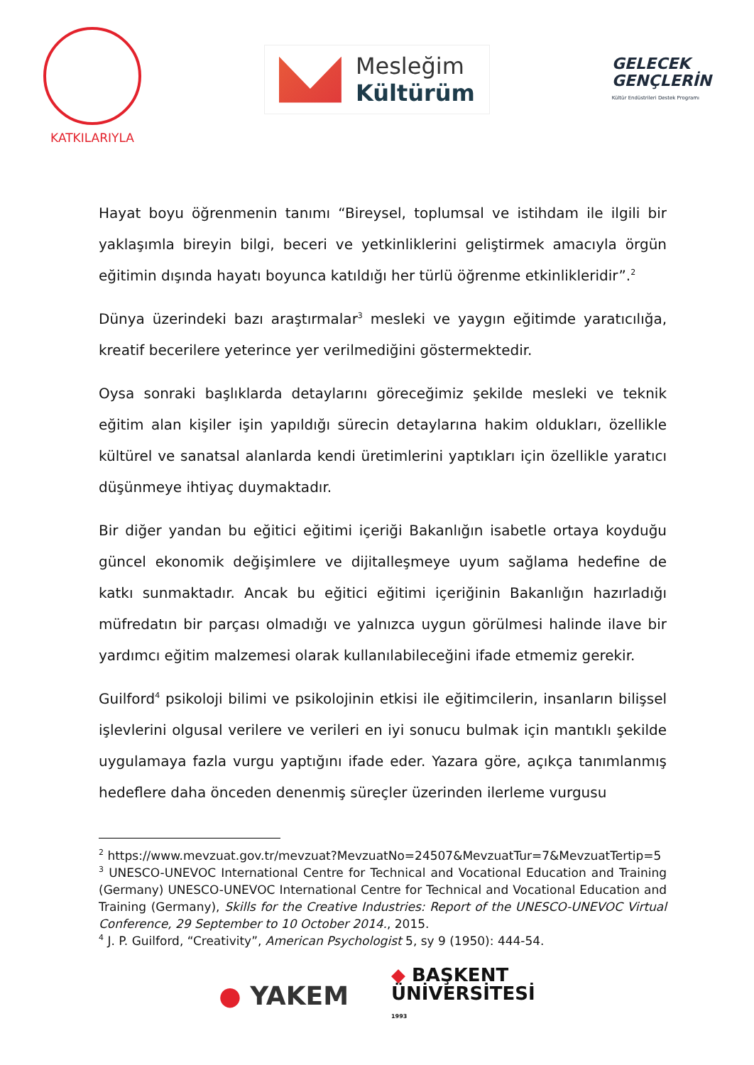KATKILARIYLA
Mesleğim
Kültürüm
GELECEK
GENÇLERİN
Kültür Endüstrileri Destek Programı
Hayat boyu öğrenmenin tanımı “Bireysel, toplumsal ve istihdam ile ilgili bir yaklaşımla bireyin bilgi, beceri ve yetkinliklerini geliştirmek amacıyla örgün eğitimin dışında hayatı boyunca katıldığı her türlü öğrenme etkinlikleridir”.<sup>2</sup>
Dünya üzerindeki bazı araştırmalar<sup>3</sup> mesleki ve yaygın eğitimde yaratıcılığa, kreatif becerilere yeterince yer verilmediğini göstermektedir.
Oysa sonraki başlıklarda detaylarını göreceğimiz şekilde mesleki ve teknik eğitim alan kişiler işin yapıldığı sürecin detaylarına hakim oldukları, özellikle kültürel ve sanatsal alanlarda kendi üretimlerini yaptıkları için özellikle yaratıcı düşünmeye ihtiyaç duymaktadır.
Bir diğer yandan bu eğitici eğitimi içeriği Bakanlığın isabetle ortaya koyduğu güncel ekonomik değişimlere ve dijitalleşmeye uyum sağlama hedefine de katkı sunmaktadır. Ancak bu eğitici eğitimi içeriğinin Bakanlığın hazırladığı müfredatın bir parçası olmadığı ve yalnızca uygun görülmesi halinde ilave bir yardımcı eğitim malzemesi olarak kullanılabileceğini ifade etmemiz gerekir.
Guilford<sup>4</sup> psikoloji bilimi ve psikolojinin etkisi ile eğitimcilerin, insanların bilişsel işlevlerini olgusal verilere ve verileri en iyi sonucu bulmak için mantıklı şekilde uygulamaya fazla vurgu yaptığını ifade eder. Yazara göre, açıkça tanımlanmış hedeflere daha önceden denenmiş süreçler üzerinden ilerleme vurgusu
<sup>2</sup> https://www.mevzuat.gov.tr/mevzuat?MevzuatNo=24507&MevzuatTur=7&MevzuatTertip=5
<sup>3</sup> UNESCO-UNEVOC International Centre for Technical and Vocational Education and Training (Germany) UNESCO-UNEVOC International Centre for Technical and Vocational Education and Training (Germany), Skills for the Creative Industries: Report of the UNESCO-UNEVOC Virtual Conference, 29 September to 10 October 2014., 2015.
<sup>4</sup> J. P. Guilford, “Creativity”, American Psychologist 5, sy 9 (1950): 444-54.
● YAKEM
◆ BAŞKENT
ÜNİVERSİTESİ
1993